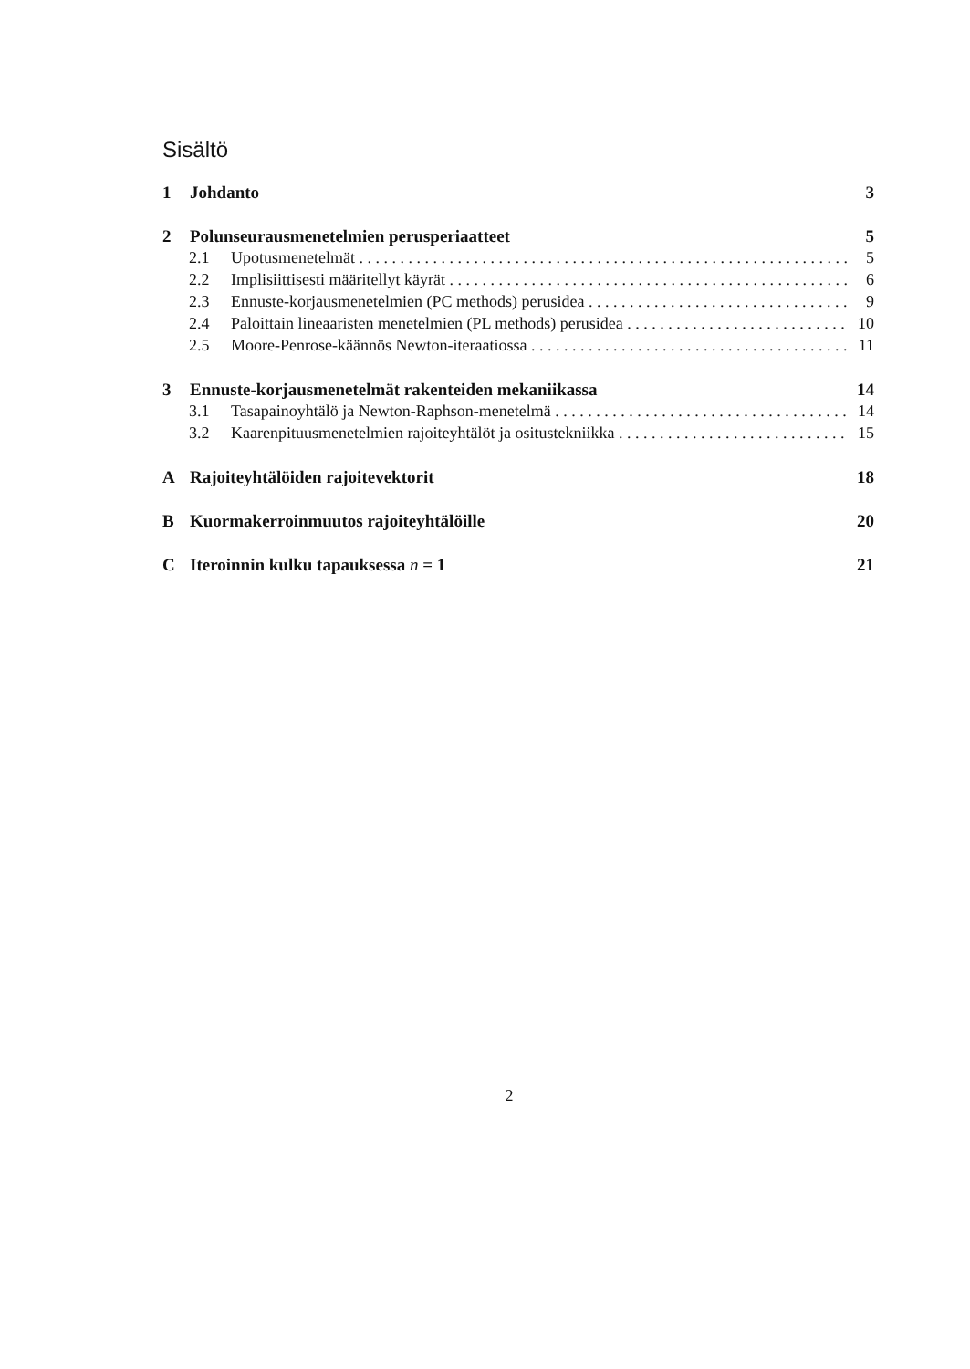Sisältö
1 Johdanto 3
2 Polunseurausmenetelmien perusperiaatteet 5
2.1 Upotusmenetelmät 5
2.2 Implisiittisesti määritellyt käyrät 6
2.3 Ennuste-korjausmenetelmien (PC methods) perusidea 9
2.4 Paloittain lineaaristen menetelmien (PL methods) perusidea 10
2.5 Moore-Penrose-käännös Newton-iteraatiossa 11
3 Ennuste-korjausmenetelmät rakenteiden mekaniikassa 14
3.1 Tasapainoyhtälö ja Newton-Raphson-menetelmä 14
3.2 Kaarenpituusmenetelmien rajoiteyhtälöt ja ositustekniikka 15
A Rajoiteyhtälöiden rajoitevektorit 18
B Kuormakerroinmuutos rajoiteyhtälöille 20
C Iteroinnin kulku tapauksessa n = 1 21
2